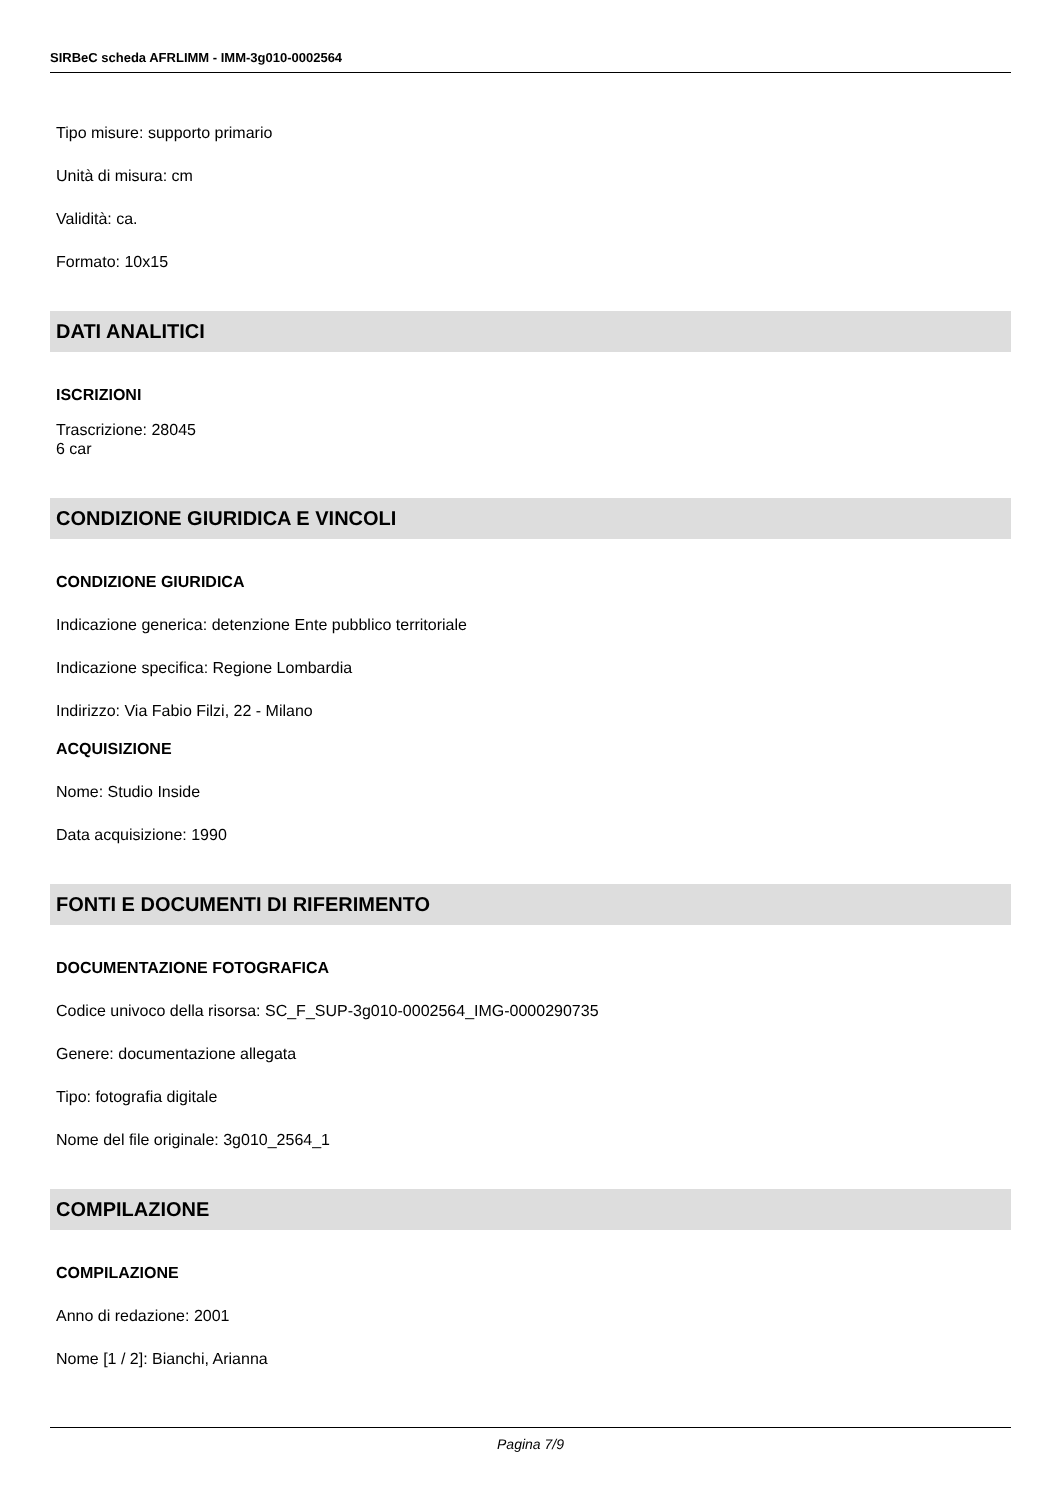SIRBeC scheda AFRLIMM - IMM-3g010-0002564
Tipo misure: supporto primario
Unità di misura: cm
Validità: ca.
Formato: 10x15
DATI ANALITICI
ISCRIZIONI
Trascrizione: 28045
6 car
CONDIZIONE GIURIDICA E VINCOLI
CONDIZIONE GIURIDICA
Indicazione generica: detenzione Ente pubblico territoriale
Indicazione specifica: Regione Lombardia
Indirizzo: Via Fabio Filzi, 22 - Milano
ACQUISIZIONE
Nome: Studio Inside
Data acquisizione: 1990
FONTI E DOCUMENTI DI RIFERIMENTO
DOCUMENTAZIONE FOTOGRAFICA
Codice univoco della risorsa: SC_F_SUP-3g010-0002564_IMG-0000290735
Genere: documentazione allegata
Tipo: fotografia digitale
Nome del file originale: 3g010_2564_1
COMPILAZIONE
COMPILAZIONE
Anno di redazione: 2001
Nome [1 / 2]: Bianchi, Arianna
Pagina 7/9